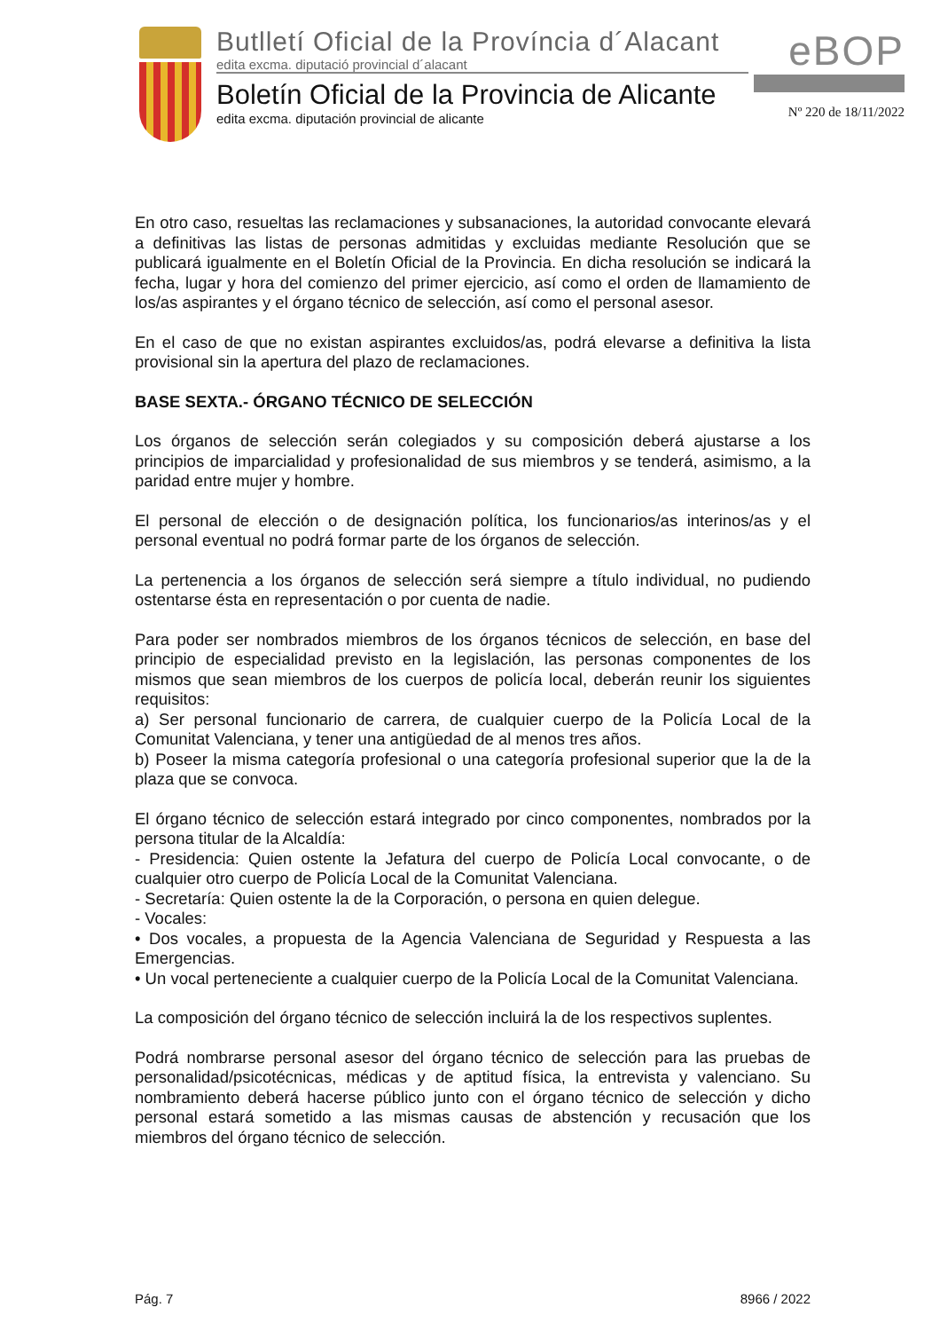Butlletí Oficial de la Província d´Alacant
edita excma. diputació provincial d´alacant
Boletín Oficial de la Provincia de Alicante
edita excma. diputación provincial de alicante
eBOP
Nº 220 de 18/11/2022
En otro caso, resueltas las reclamaciones y subsanaciones, la autoridad convocante elevará a definitivas las listas de personas admitidas y excluidas mediante Resolución que se publicará igualmente en el Boletín Oficial de la Provincia. En dicha resolución se indicará la fecha, lugar y hora del comienzo del primer ejercicio, así como el orden de llamamiento de los/as aspirantes y el órgano técnico de selección, así como el personal asesor.
En el caso de que no existan aspirantes excluidos/as, podrá elevarse a definitiva la lista provisional sin la apertura del plazo de reclamaciones.
BASE SEXTA.- ÓRGANO TÉCNICO DE SELECCIÓN
Los órganos de selección serán colegiados y su composición deberá ajustarse a los principios de imparcialidad y profesionalidad de sus miembros y se tenderá, asimismo, a la paridad entre mujer y hombre.
El personal de elección o de designación política, los funcionarios/as interinos/as y el personal eventual no podrá formar parte de los órganos de selección.
La pertenencia a los órganos de selección será siempre a título individual, no pudiendo ostentarse ésta en representación o por cuenta de nadie.
Para poder ser nombrados miembros de los órganos técnicos de selección, en base del principio de especialidad previsto en la legislación, las personas componentes de los mismos que sean miembros de los cuerpos de policía local, deberán reunir los siguientes requisitos:
a) Ser personal funcionario de carrera, de cualquier cuerpo de la Policía Local de la Comunitat Valenciana, y tener una antigüedad de al menos tres años.
b) Poseer la misma categoría profesional o una categoría profesional superior que la de la plaza que se convoca.
El órgano técnico de selección estará integrado por cinco componentes, nombrados por la persona titular de la Alcaldía:
- Presidencia: Quien ostente la Jefatura del cuerpo de Policía Local convocante, o de cualquier otro cuerpo de Policía Local de la Comunitat Valenciana.
- Secretaría: Quien ostente la de la Corporación, o persona en quien delegue.
- Vocales:
• Dos vocales, a propuesta de la Agencia Valenciana de Seguridad y Respuesta a las Emergencias.
• Un vocal perteneciente a cualquier cuerpo de la Policía Local de la Comunitat Valenciana.
La composición del órgano técnico de selección incluirá la de los respectivos suplentes.
Podrá nombrarse personal asesor del órgano técnico de selección para las pruebas de personalidad/psicotécnicas, médicas y de aptitud física, la entrevista y valenciano. Su nombramiento deberá hacerse público junto con el órgano técnico de selección y dicho personal estará sometido a las mismas causas de abstención y recusación que los miembros del órgano técnico de selección.
Pág. 7 8966 / 2022